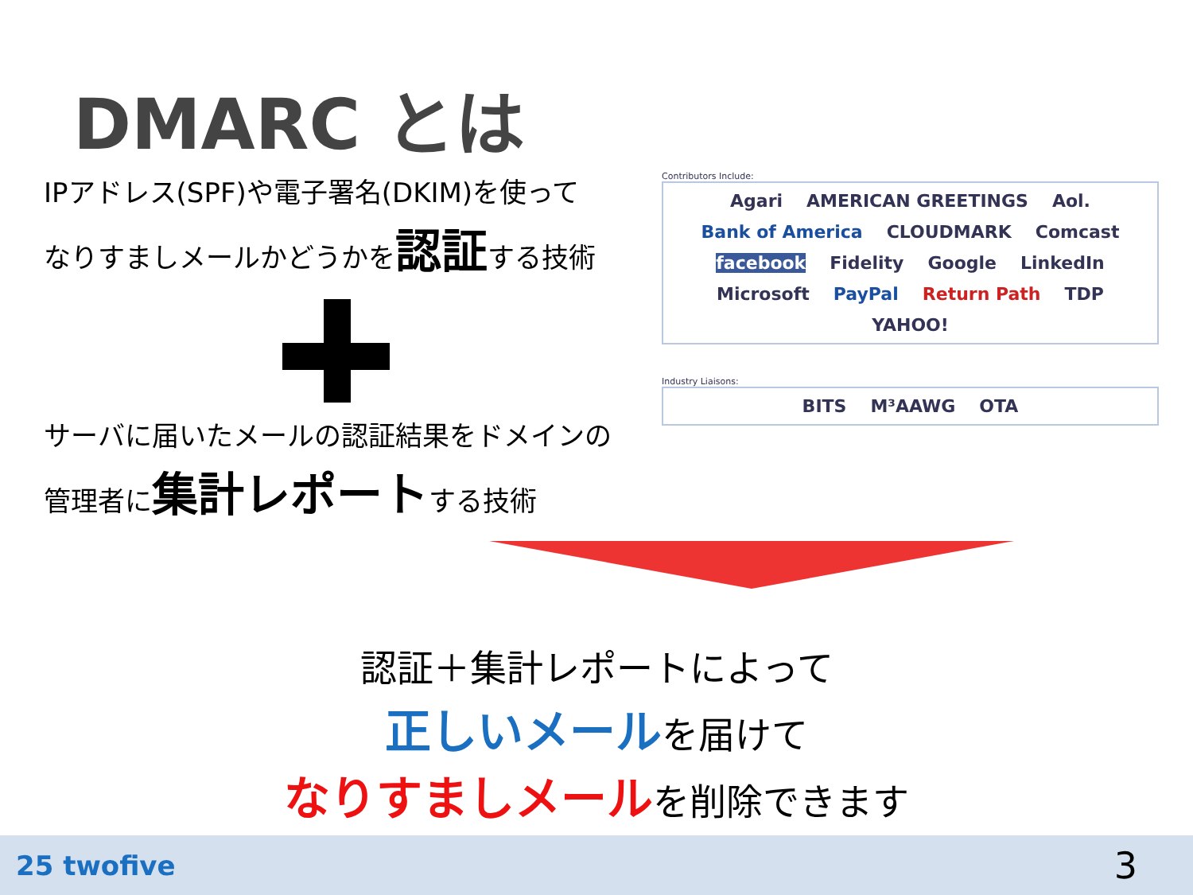DMARC とは
IPアドレス(SPF)や電子署名(DKIM)を使って
なりすましメールかどうかを認証する技術
サーバに届いたメールの認証結果をドメインの
管理者に集計レポートする技術
Contributors Include:
Agari AMERICAN GREETINGS Aol. Bank of America CLOUDMARK Comcast facebook Fidelity Google LinkedIn Microsoft PayPal Return Path TDP YAHOO!
Industry Liaisons:
BITS M³AAWG OTA
認証＋集計レポートによって
正しいメールを届けて
なりすましメールを削除できます
25 twofive 3